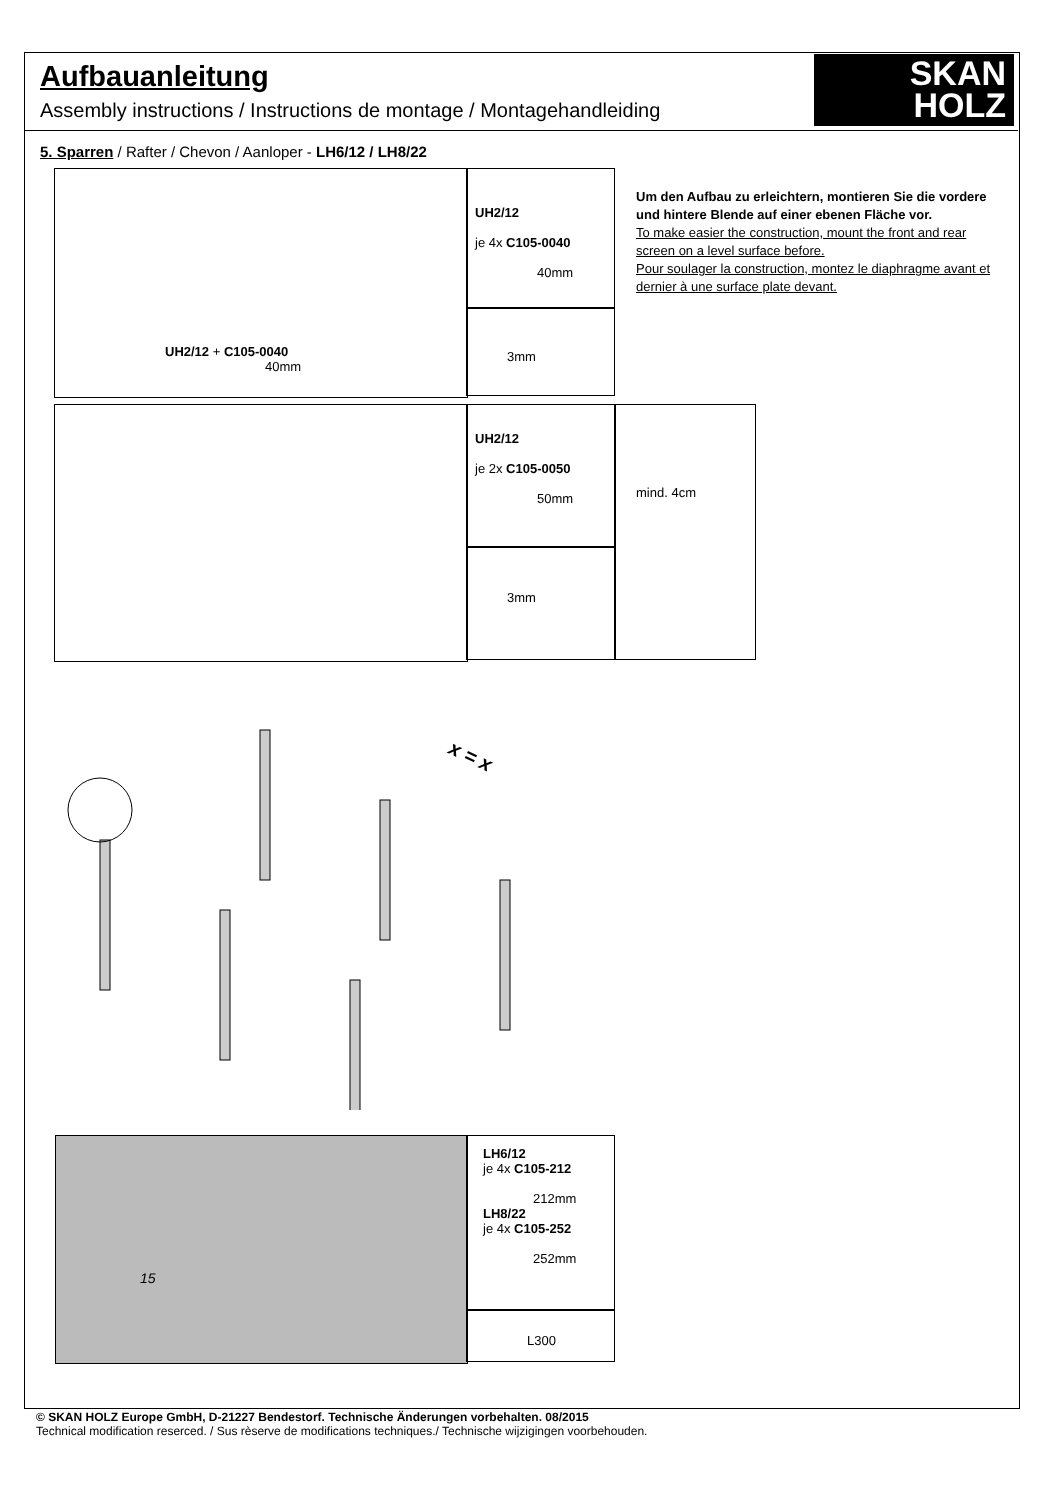Aufbauanleitung
Assembly instructions / Instructions de montage / Montagehandleiding
SKAN
HOLZ
5. Sparren / Rafter / Chevon / Aanloper - LH6/12 / LH8/22
UH2/12 + C105-0040
40mm
UH2/12
je 4x C105-0040
40mm
3mm
UH2/12
je 2x C105-0050
50mm
3mm
mind. 4cm
Um den Aufbau zu erleichtern, montieren Sie die vordere und hintere Blende auf einer ebenen Fläche vor.
To make easier the construction, mount the front and rear screen on a level surface before.
Pour soulager la construction, montez le diaphragme avant et dernier à une surface plate devant.
x = x
LH6/12
je 4x C105-212
212mm
LH8/22
je 4x C105-252
252mm
L300
15
© SKAN HOLZ Europe GmbH, D-21227 Bendestorf. Technische Änderungen vorbehalten. 08/2015
Technical modification reserced. / Sus rèserve de modifications techniques./ Technische wijzigingen voorbehouden.